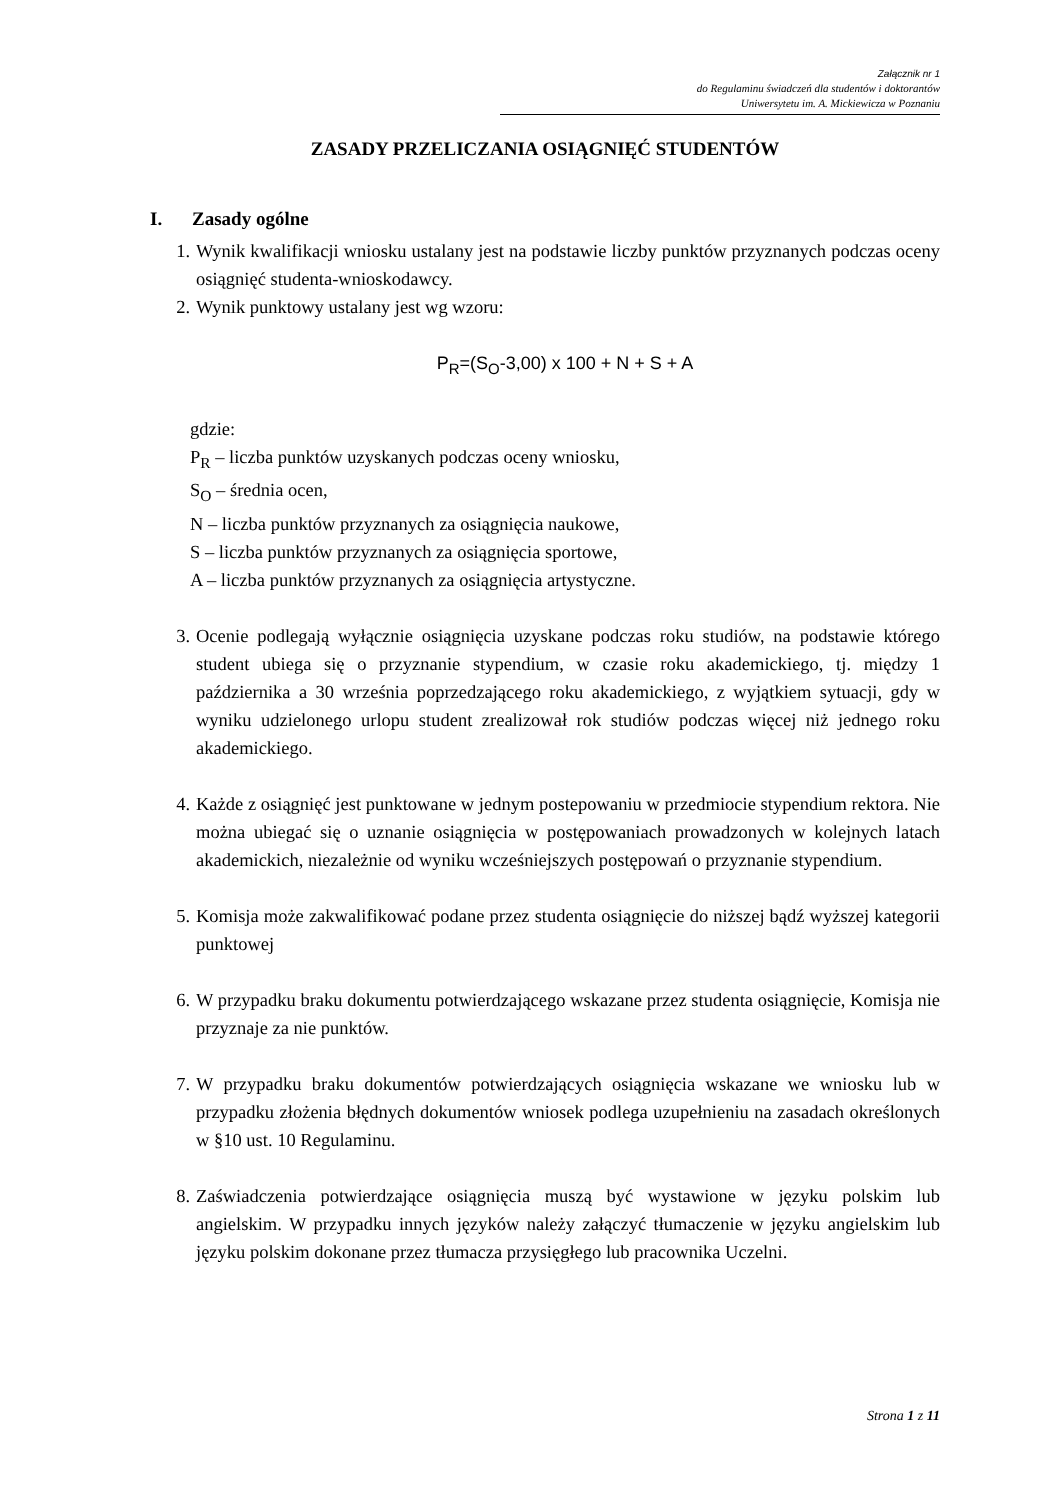Załącznik nr 1
do Regulaminu świadczeń dla studentów i doktorantów
Uniwersytetu im. A. Mickiewicza w Poznaniu
ZASADY PRZELICZANIA OSIĄGNIĘĆ STUDENTÓW
I. Zasady ogólne
1. Wynik kwalifikacji wniosku ustalany jest na podstawie liczby punktów przyznanych podczas oceny osiągnięć studenta-wnioskodawcy.
2. Wynik punktowy ustalany jest wg wzoru:
P<sub>R</sub>=(S<sub>O</sub>-3,00) x 100 + N + S + A
gdzie:
P<sub>R</sub> – liczba punktów uzyskanych podczas oceny wniosku,
S<sub>O</sub> – średnia ocen,
N – liczba punktów przyznanych za osiągnięcia naukowe,
S – liczba punktów przyznanych za osiągnięcia sportowe,
A – liczba punktów przyznanych za osiągnięcia artystyczne.
3. Ocenie podlegają wyłącznie osiągnięcia uzyskane podczas roku studiów, na podstawie którego student ubiega się o przyznanie stypendium, w czasie roku akademickiego, tj. między 1 października a 30 września poprzedzającego roku akademickiego, z wyjątkiem sytuacji, gdy w wyniku udzielonego urlopu student zrealizował rok studiów podczas więcej niż jednego roku akademickiego.
4. Każde z osiągnięć jest punktowane w jednym postepowaniu w przedmiocie stypendium rektora. Nie można ubiegać się o uznanie osiągnięcia w postępowaniach prowadzonych w kolejnych latach akademickich, niezależnie od wyniku wcześniejszych postępowań o przyznanie stypendium.
5. Komisja może zakwalifikować podane przez studenta osiągnięcie do niższej bądź wyższej kategorii punktowej
6. W przypadku braku dokumentu potwierdzającego wskazane przez studenta osiągnięcie, Komisja nie przyznaje za nie punktów.
7. W przypadku braku dokumentów potwierdzających osiągnięcia wskazane we wniosku lub w przypadku złożenia błędnych dokumentów wniosek podlega uzupełnieniu na zasadach określonych w §10 ust. 10 Regulaminu.
8. Zaświadczenia potwierdzające osiągnięcia muszą być wystawione w języku polskim lub angielskim. W przypadku innych języków należy załączyć tłumaczenie w języku angielskim lub języku polskim dokonane przez tłumacza przysięgłego lub pracownika Uczelni.
Strona 1 z 11